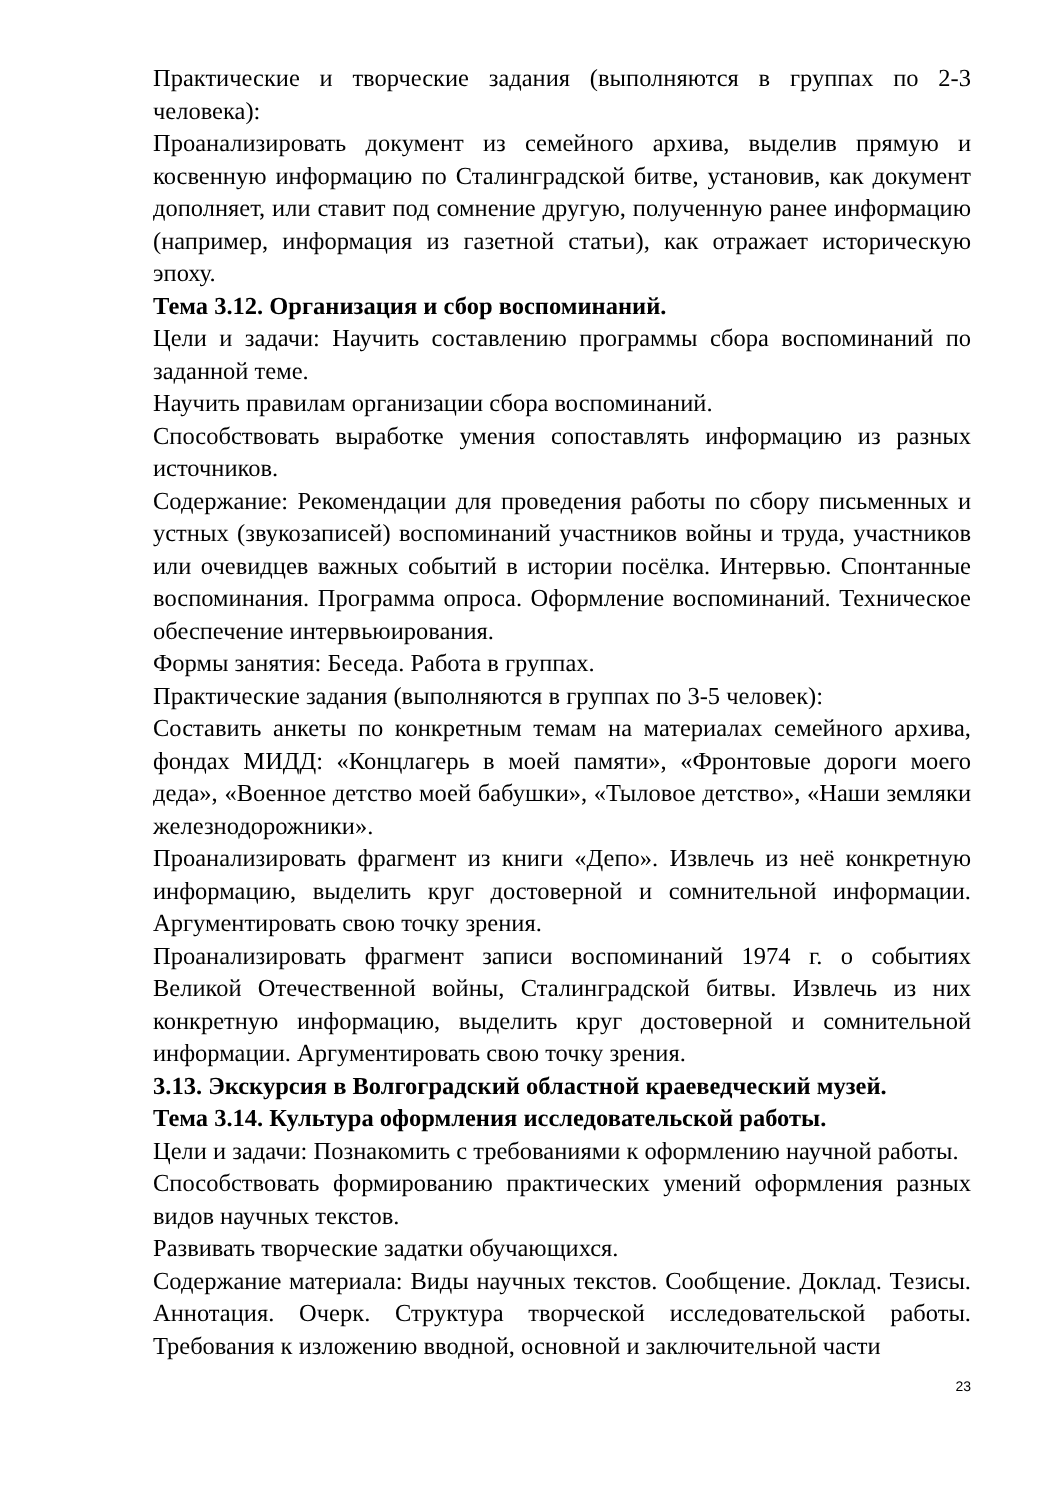Практические и творческие задания (выполняются в группах по 2-3 человека):
Проанализировать документ из семейного архива, выделив прямую и косвенную информацию по Сталинградской битве, установив, как документ дополняет, или ставит под сомнение другую, полученную ранее информацию (например, информация из газетной статьи), как отражает историческую эпоху.
Тема 3.12. Организация и сбор воспоминаний.
Цели и задачи: Научить составлению программы сбора воспоминаний по заданной теме.
Научить правилам организации сбора воспоминаний.
Способствовать выработке умения сопоставлять информацию из разных источников.
Содержание: Рекомендации для проведения работы по сбору письменных и устных (звукозаписей) воспоминаний участников войны и труда, участников или очевидцев важных событий в истории посёлка. Интервью. Спонтанные воспоминания. Программа опроса. Оформление воспоминаний. Техническое обеспечение интервьюирования.
Формы занятия: Беседа. Работа в группах.
Практические задания (выполняются в группах по 3-5 человек):
Составить анкеты по конкретным темам на материалах семейного архива, фондах МИДД: «Концлагерь в моей памяти», «Фронтовые дороги моего деда», «Военное детство моей бабушки», «Тыловое детство», «Наши земляки железнодорожники».
Проанализировать фрагмент из книги «Депо». Извлечь из неё конкретную информацию, выделить круг достоверной и сомнительной информации. Аргументировать свою точку зрения.
Проанализировать фрагмент записи воспоминаний 1974 г. о событиях Великой Отечественной войны, Сталинградской битвы. Извлечь из них конкретную информацию, выделить круг достоверной и сомнительной информации. Аргументировать свою точку зрения.
3.13. Экскурсия в Волгоградский областной краеведческий музей.
Тема 3.14. Культура оформления исследовательской работы.
Цели и задачи: Познакомить с требованиями к оформлению научной работы.
Способствовать формированию практических умений оформления разных видов научных текстов.
Развивать творческие задатки обучающихся.
Содержание материала: Виды научных текстов. Сообщение. Доклад. Тезисы. Аннотация. Очерк. Структура творческой исследовательской работы. Требования к изложению вводной, основной и заключительной части
23